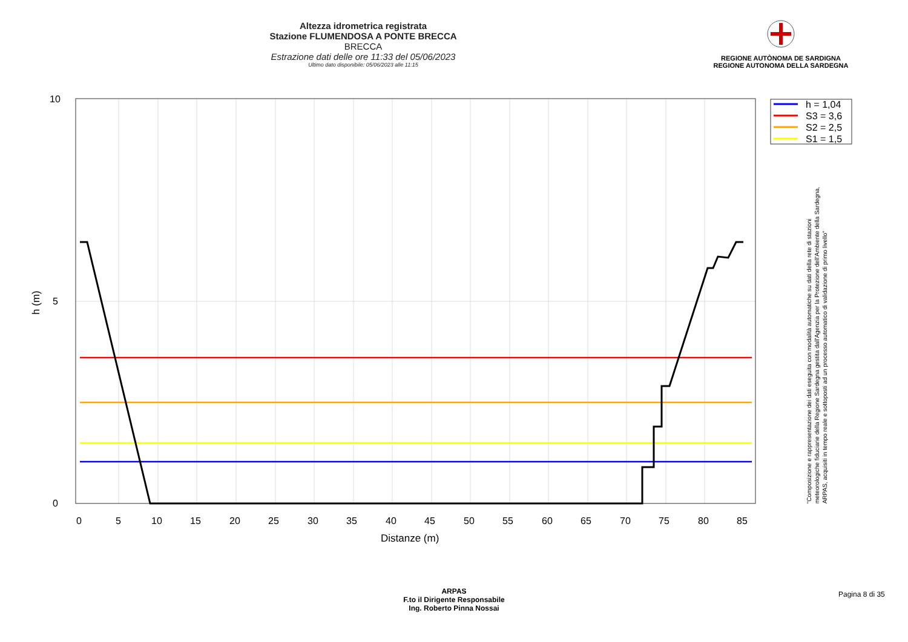Altezza idrometrica registrata
Stazione FLUMENDOSA A PONTE BRECCA
BRECCA
Estrazione dati delle ore 11:33 del 05/06/2023
Ultimo dato disponibile: 05/06/2023 alle 11:15
REGIONE AUTÒNOMA DE SARDIGNA
REGIONE AUTONOMA DELLA SARDEGNA
h = 1,04
S3 = 3,6
S2 = 2,5
S1 = 1,5
10
5
0
0
5
10
15
20
25
30
35
40
45
50
55
60
65
70
75
80
85
Distanze (m)
h (m)
"Composizione e rappresentazione dei dati eseguita con modalità automatiche su dati della rete di stazioni
meteorologiche fiduciarie della Regione Sardegna gestita dall'Agenzia per la Protezione dell'Ambiente della Sardegna,
ARPAS, acquisiti in tempo reale e sottoposti ad un processo automatico di validazione di primo livello"
ARPAS
F.to il Dirigente Responsabile
Ing. Roberto Pinna Nossai
Pagina 8 di 35